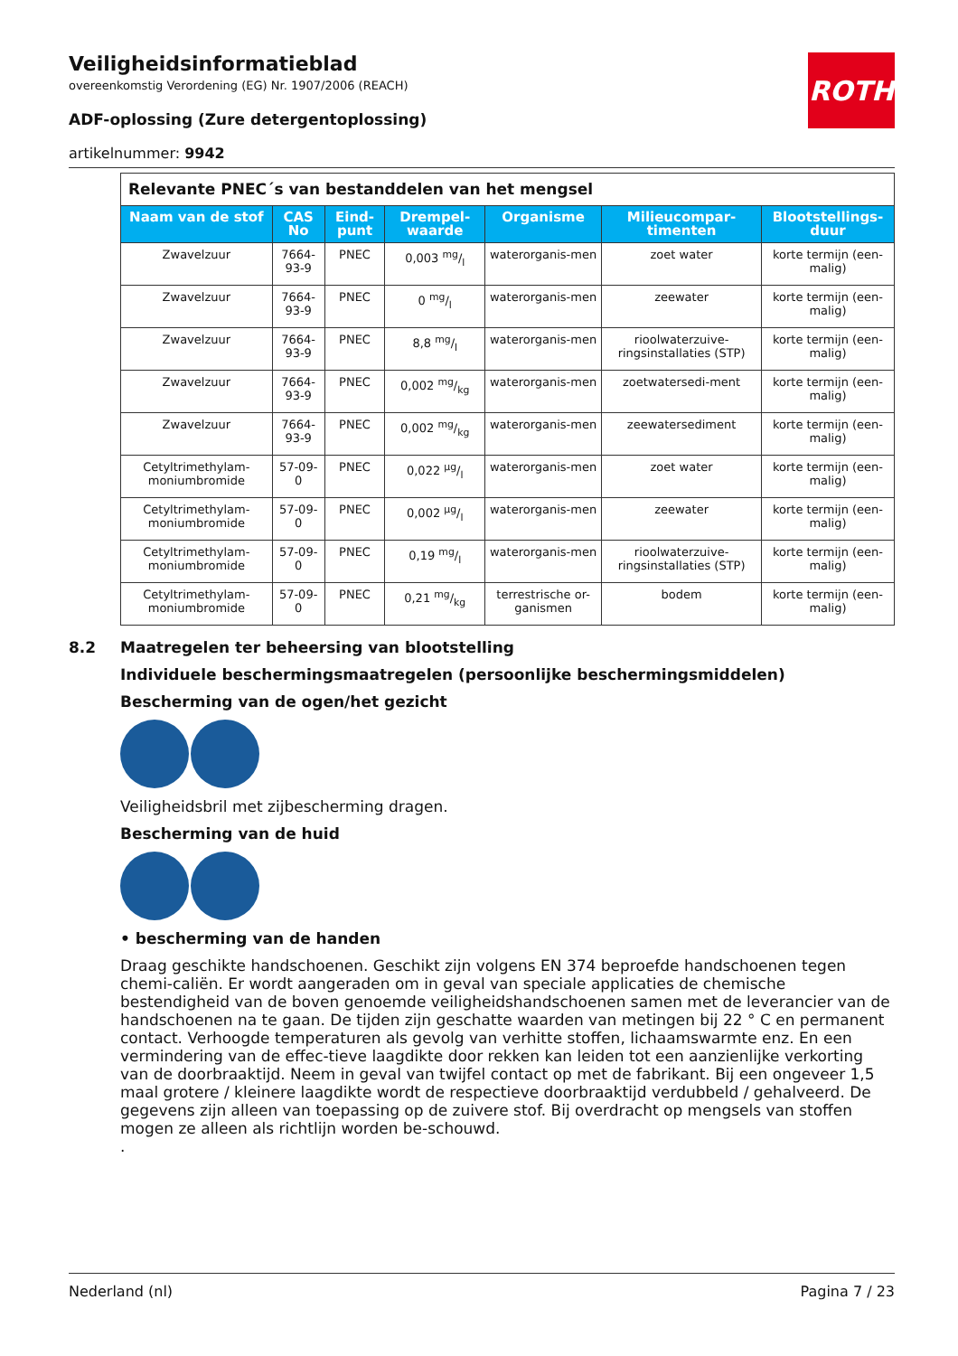ROTH
Veiligheidsinformatieblad
overeenkomstig Verordening (EG) Nr. 1907/2006 (REACH)
ADF-oplossing (Zure detergentoplossing)
artikelnummer: 9942
| Relevante PNEC´s van bestanddelen van het mengsel | | | | | | |
| Naam van de stof | CAS No | Eind-punt | Drempel-waarde | Organisme | Milieucompar-timenten | Blootstellings-duur |
| Zwavelzuur | 7664-93-9 | PNEC | 0,003 mg/l | waterorganis-men | zoet water | korte termijn (een-malig) |
| Zwavelzuur | 7664-93-9 | PNEC | 0 mg/l | waterorganis-men | zeewater | korte termijn (een-malig) |
| Zwavelzuur | 7664-93-9 | PNEC | 8,8 mg/l | waterorganis-men | rioolwaterzuive-ringsinstallaties (STP) | korte termijn (een-malig) |
| Zwavelzuur | 7664-93-9 | PNEC | 0,002 mg/kg | waterorganis-men | zoetwatersedi-ment | korte termijn (een-malig) |
| Zwavelzuur | 7664-93-9 | PNEC | 0,002 mg/kg | waterorganis-men | zeewatersediment | korte termijn (een-malig) |
| Cetyltrimethylam-moniumbromide | 57-09-0 | PNEC | 0,022 µg/l | waterorganis-men | zoet water | korte termijn (een-malig) |
| Cetyltrimethylam-moniumbromide | 57-09-0 | PNEC | 0,002 µg/l | waterorganis-men | zeewater | korte termijn (een-malig) |
| Cetyltrimethylam-moniumbromide | 57-09-0 | PNEC | 0,19 mg/l | waterorganis-men | rioolwaterzuive-ringsinstallaties (STP) | korte termijn (een-malig) |
| Cetyltrimethylam-moniumbromide | 57-09-0 | PNEC | 0,21 mg/kg | terrestrische or-ganismen | bodem | korte termijn (een-malig) |
8.2 Maatregelen ter beheersing van blootstelling
Individuele beschermingsmaatregelen (persoonlijke beschermingsmiddelen)
Bescherming van de ogen/het gezicht
Veiligheidsbril met zijbescherming dragen.
Bescherming van de huid
• bescherming van de handen
Draag geschikte handschoenen. Geschikt zijn volgens EN 374 beproefde handschoenen tegen chemi-caliën. Er wordt aangeraden om in geval van speciale applicaties de chemische bestendigheid van de boven genoemde veiligheidshandschoenen samen met de leverancier van de handschoenen na te gaan. De tijden zijn geschatte waarden van metingen bij 22 ° C en permanent contact. Verhoogde temperaturen als gevolg van verhitte stoffen, lichaamswarmte enz. En een vermindering van de effec-tieve laagdikte door rekken kan leiden tot een aanzienlijke verkorting van de doorbraaktijd. Neem in geval van twijfel contact op met de fabrikant. Bij een ongeveer 1,5 maal grotere / kleinere laagdikte wordt de respectieve doorbraaktijd verdubbeld / gehalveerd. De gegevens zijn alleen van toepassing op de zuivere stof. Bij overdracht op mengsels van stoffen mogen ze alleen als richtlijn worden be-schouwd.
.
Nederland (nl) Pagina 7 / 23